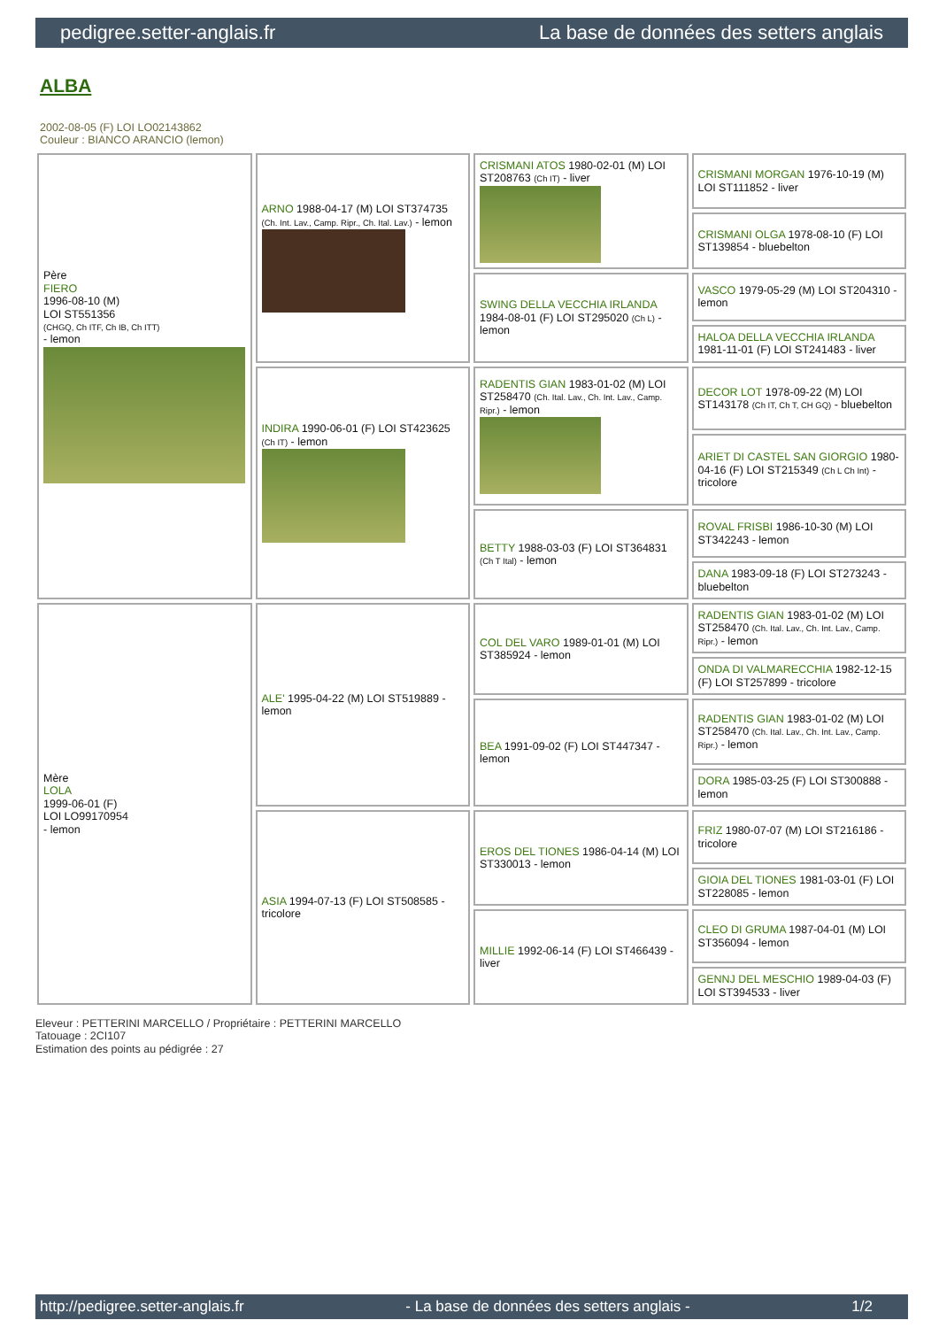pedigree.setter-anglais.fr La base de données des setters anglais
ALBA
2002-08-05 (F) LOI LO02143862
Couleur : BIANCO ARANCIO (lemon)
| Père FIERO 1996-08-10 (M) LOI ST551356 (CHGQ, Ch ITF, Ch IB, Ch ITT) - lemon | ARNO 1988-04-17 (M) LOI ST374735 (Ch. Int. Lav., Camp. Ripr., Ch. Ital. Lav.) - lemon | CRISMANI ATOS 1980-02-01 (M) LOI ST208763 (Ch IT) - liver | CRISMANI MORGAN 1976-10-19 (M) LOI ST111852 - liver |
| | | | CRISMANI OLGA 1978-08-10 (F) LOI ST139854 - bluebelton |
| | | SWING DELLA VECCHIA IRLANDA 1984-08-01 (F) LOI ST295020 (Ch L) - lemon | VASCO 1979-05-29 (M) LOI ST204310 - lemon |
| | | | HALOA DELLA VECCHIA IRLANDA 1981-11-01 (F) LOI ST241483 - liver |
| | INDIRA 1990-06-01 (F) LOI ST423625 (Ch IT) - lemon | RADENTIS GIAN 1983-01-02 (M) LOI ST258470 (Ch. Ital. Lav., Ch. Int. Lav., Camp. Ripr.) - lemon | DECOR LOT 1978-09-22 (M) LOI ST143178 (Ch IT, Ch T, CH GQ) - bluebelton |
| | | | ARIET DI CASTEL SAN GIORGIO 1980-04-16 (F) LOI ST215349 (Ch L Ch Int) - tricolore |
| | | BETTY 1988-03-03 (F) LOI ST364831 (Ch T Ital) - lemon | ROVAL FRISBI 1986-10-30 (M) LOI ST342243 - lemon |
| | | | DANA 1983-09-18 (F) LOI ST273243 - bluebelton |
| Mère LOLA 1999-06-01 (F) LOI LO99170954 - lemon | ALE' 1995-04-22 (M) LOI ST519889 - lemon | COL DEL VARO 1989-01-01 (M) LOI ST385924 - lemon | RADENTIS GIAN 1983-01-02 (M) LOI ST258470 (Ch. Ital. Lav., Ch. Int. Lav., Camp. Ripr.) - lemon |
| | | | ONDA DI VALMARECCHIA 1982-12-15 (F) LOI ST257899 - tricolore |
| | | BEA 1991-09-02 (F) LOI ST447347 - lemon | RADENTIS GIAN 1983-01-02 (M) LOI ST258470 (Ch. Ital. Lav., Ch. Int. Lav., Camp. Ripr.) - lemon |
| | | | DORA 1985-03-25 (F) LOI ST300888 - lemon |
| | ASIA 1994-07-13 (F) LOI ST508585 - tricolore | EROS DEL TIONES 1986-04-14 (M) LOI ST330013 - lemon | FRIZ 1980-07-07 (M) LOI ST216186 - tricolore |
| | | | GIOIA DEL TIONES 1981-03-01 (F) LOI ST228085 - lemon |
| | | MILLIE 1992-06-14 (F) LOI ST466439 - liver | CLEO DI GRUMA 1987-04-01 (M) LOI ST356094 - lemon |
| | | | GENNJ DEL MESCHIO 1989-04-03 (F) LOI ST394533 - liver |
Eleveur : PETTERINI MARCELLO / Propriétaire : PETTERINI MARCELLO
Tatouage : 2CI107
Estimation des points au pédigrée : 27
http://pedigree.setter-anglais.fr - La base de données des setters anglais - 1/2